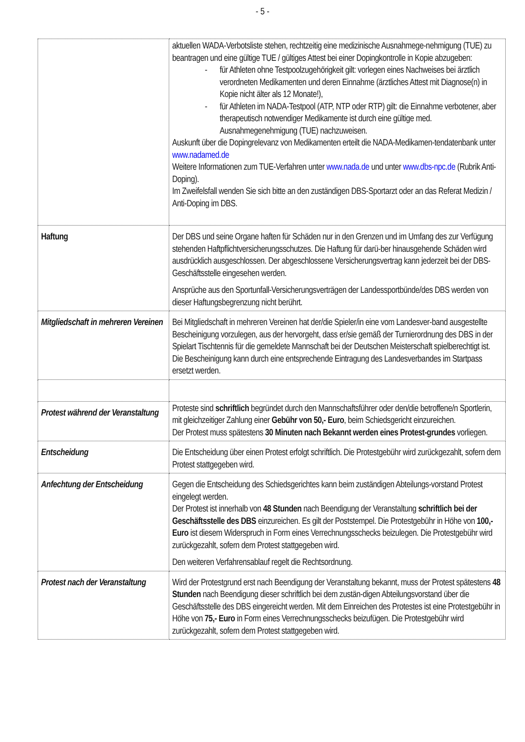- 5 -
| | aktuellen WADA-Verbotsliste stehen, rechtzeitig eine medizinische Ausnahmege-nehmigung (TUE) zu beantragen und eine gültige TUE / gültiges Attest bei einer Dopingkontrolle in Kopie abzugeben: - für Athleten ohne Testpoolzugehörigkeit gilt: vorlegen eines Nachweises bei ärztlich verordneten Medikamenten und deren Einnahme (ärztliches Attest mit Diagnose(n) in Kopie nicht älter als 12 Monate!), - für Athleten im NADA-Testpool (ATP, NTP oder RTP) gilt: die Einnahme verbotener, aber therapeutisch notwendiger Medikamente ist durch eine gültige med. Ausnahmegenehmigung (TUE) nachzuweisen. Auskunft über die Dopingrelevanz von Medikamenten erteilt die NADA-Medikamen-tendatenbank unter www.nadamed.de Weitere Informationen zum TUE-Verfahren unter www.nada.de und unter www.dbs-npc.de (Rubrik Anti-Doping). Im Zweifelsfall wenden Sie sich bitte an den zuständigen DBS-Sportarzt oder an das Referat Medizin / Anti-Doping im DBS. |
| Haftung | Der DBS und seine Organe haften für Schäden nur in den Grenzen und im Umfang des zur Verfügung stehenden Haftpflichtversicherungsschutzes. Die Haftung für darü-ber hinausgehende Schäden wird ausdrücklich ausgeschlossen. Der abgeschlossene Versicherungsvertrag kann jederzeit bei der DBS-Geschäftsstelle eingesehen werden. Ansprüche aus den Sportunfall-Versicherungsverträgen der Landessportbünde/des DBS werden von dieser Haftungsbegrenzung nicht berührt. |
| Mitgliedschaft in mehreren Vereinen | Bei Mitgliedschaft in mehreren Vereinen hat der/die Spieler/in eine vom Landesver-band ausgestellte Bescheinigung vorzulegen, aus der hervorgeht, dass er/sie gemäß der Turnierordnung des DBS in der Spielart Tischtennis für die gemeldete Mannschaft bei der Deutschen Meisterschaft spielberechtigt ist. Die Bescheinigung kann durch eine entsprechende Eintragung des Landesverbandes im Startpass ersetzt werden. |
| Protest während der Veranstaltung | Proteste sind schriftlich begründet durch den Mannschaftsführer oder den/die betroffene/n Sportlerin, mit gleichzeitiger Zahlung einer Gebühr von 50,- Euro , beim Schiedsgericht einzureichen. Der Protest muss spätestens 30 Minuten nach Bekannt werden eines Protest-grundes vorliegen. |
| Entscheidung | Die Entscheidung über einen Protest erfolgt schriftlich. Die Protestgebühr wird zurückgezahlt, sofern dem Protest stattgegeben wird. |
| Anfechtung der Entscheidung | Gegen die Entscheidung des Schiedsgerichtes kann beim zuständigen Abteilungs-vorstand Protest eingelegt werden. Der Protest ist innerhalb von 48 Stunden nach Beendigung der Veranstaltung schriftlich bei der Geschäftsstelle des DBS einzureichen. Es gilt der Poststempel. Die Protestgebühr in Höhe von 100,- Euro ist diesem Widerspruch in Form eines Verrechnungsschecks beizulegen. Die Protestgebühr wird zurückgezahlt, sofern dem Protest stattgegeben wird. Den weiteren Verfahrensablauf regelt die Rechtsordnung. |
| Protest nach der Veranstaltung | Wird der Protestgrund erst nach Beendigung der Veranstaltung bekannt, muss der Protest spätestens 48 Stunden nach Beendigung dieser schriftlich bei dem zustän-digen Abteilungsvorstand über die Geschäftsstelle des DBS eingereicht werden. Mit dem Einreichen des Protestes ist eine Protestgebühr in Höhe von 75,- Euro in Form eines Verrechnungsschecks beizufügen. Die Protestgebühr wird zurückgezahlt, sofern dem Protest stattgegeben wird. |